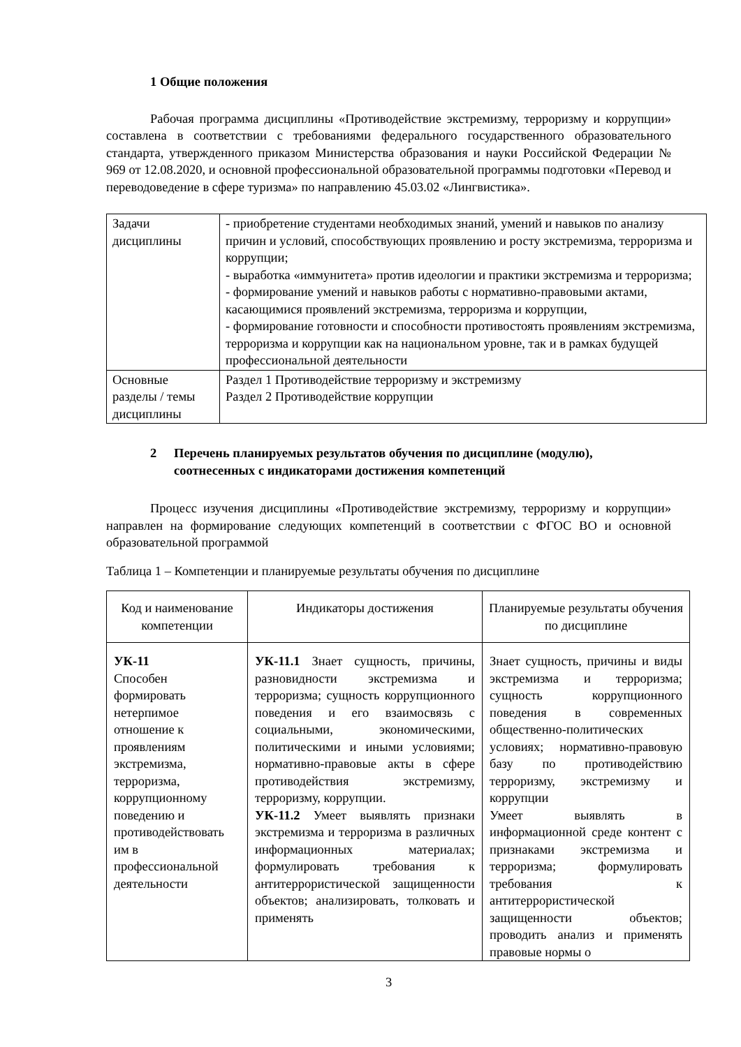1 Общие положения
Рабочая программа дисциплины «Противодействие экстремизму, терроризму и коррупции» составлена в соответствии с требованиями федерального государственного образовательного стандарта, утвержденного приказом Министерства образования и науки Российской Федерации № 969 от 12.08.2020, и основной профессиональной образовательной программы подготовки «Перевод и переводоведение в сфере туризма» по направлению 45.03.02 «Лингвистика».
| Задачи дисциплины | - приобретение студентами необходимых знаний, умений и навыков по анализу причин и условий, способствующих проявлению и росту экстремизма, терроризма и коррупции; - выработка «иммунитета» против идеологии и практики экстремизма и терроризма; - формирование умений и навыков работы с нормативно-правовыми актами, касающимися проявлений экстремизма, терроризма и коррупции, - формирование готовности и способности противостоять проявлениям экстремизма, терроризма и коррупции как на национальном уровне, так и в рамках будущей профессиональной деятельности |
| Основные разделы / темы дисциплины | Раздел 1 Противодействие терроризму и экстремизму Раздел 2 Противодействие коррупции |
2 Перечень планируемых результатов обучения по дисциплине (модулю), соотнесенных с индикаторами достижения компетенций
Процесс изучения дисциплины «Противодействие экстремизму, терроризму и коррупции» направлен на формирование следующих компетенций в соответствии с ФГОС ВО и основной образовательной программой
Таблица 1 – Компетенции и планируемые результаты обучения по дисциплине
| Код и наименование компетенции | Индикаторы достижения | Планируемые результаты обучения по дисциплине |
| --- | --- | --- |
| УК-11 Способен формировать нетерпимое отношение к проявлениям экстремизма, терроризма, коррупционному поведению и противодействовать им в профессиональной деятельности | УК-11.1 Знает сущность, причины, разновидности экстремизма и терроризма; сущность коррупционного поведения и его взаимосвязь с социальными, экономическими, политическими и иными условиями; нормативно-правовые акты в сфере противодействия экстремизму, терроризму, коррупции. УК-11.2 Умеет выявлять признаки экстремизма и терроризма в различных информационных материалах; формулировать требования к антитеррористической защищенности объектов; анализировать, толковать и применять | Знает сущность, причины и виды экстремизма и терроризма; сущность коррупционного поведения в современных общественно-политических условиях; нормативно-правовую базу по противодействию терроризму, экстремизму и коррупции Умеет выявлять в информационной среде контент с признаками экстремизма и терроризма; формулировать требования к антитеррористической защищенности объектов; проводить анализ и применять правовые нормы о |
3